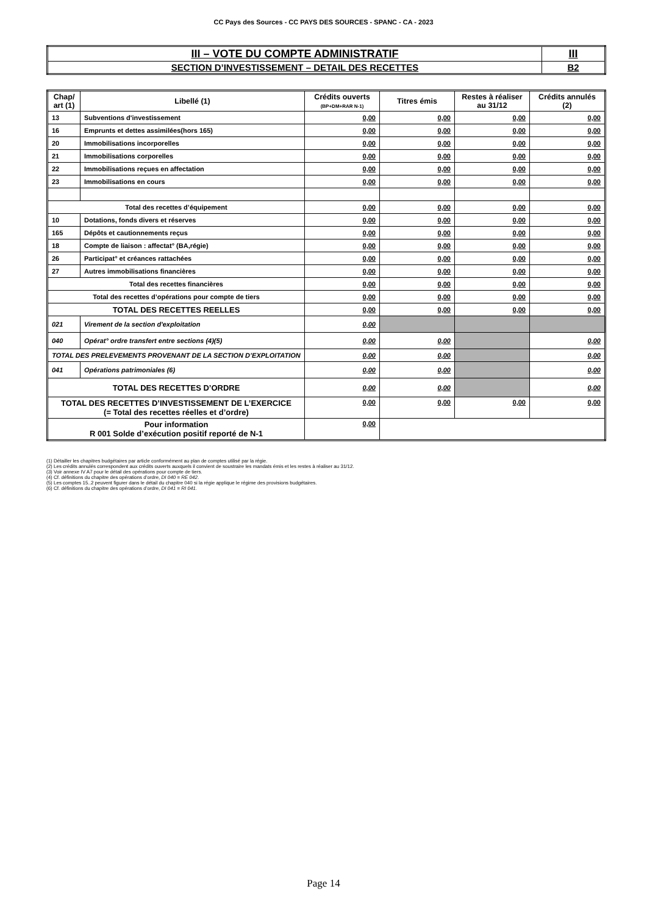CC Pays des Sources - CC PAYS DES SOURCES - SPANC - CA - 2023
| III – VOTE DU COMPTE ADMINISTRATIF | III |
| SECTION D’INVESTISSEMENT – DETAIL DES RECETTES | B2 |
| Chap/ art (1) | Libellé (1) | Crédits ouverts (BP+DM+RAR N-1) | Titres émis | Restes à réaliser au 31/12 | Crédits annulés (2) |
| --- | --- | --- | --- | --- | --- |
| 13 | Subventions d'investissement | 0,00 | 0,00 | 0,00 | 0,00 |
| 16 | Emprunts et dettes assimilées(hors 165) | 0,00 | 0,00 | 0,00 | 0,00 |
| 20 | Immobilisations incorporelles | 0,00 | 0,00 | 0,00 | 0,00 |
| 21 | Immobilisations corporelles | 0,00 | 0,00 | 0,00 | 0,00 |
| 22 | Immobilisations reçues en affectation | 0,00 | 0,00 | 0,00 | 0,00 |
| 23 | Immobilisations en cours | 0,00 | 0,00 | 0,00 | 0,00 |
| Total des recettes d’équipement | | 0,00 | 0,00 | 0,00 | 0,00 |
| 10 | Dotations, fonds divers et réserves | 0,00 | 0,00 | 0,00 | 0,00 |
| 165 | Dépôts et cautionnements reçus | 0,00 | 0,00 | 0,00 | 0,00 |
| 18 | Compte de liaison : affectat° (BA,régie) | 0,00 | 0,00 | 0,00 | 0,00 |
| 26 | Participat° et créances rattachées | 0,00 | 0,00 | 0,00 | 0,00 |
| 27 | Autres immobilisations financières | 0,00 | 0,00 | 0,00 | 0,00 |
| Total des recettes financières | | 0,00 | 0,00 | 0,00 | 0,00 |
| Total des recettes d’opérations pour compte de tiers | | 0,00 | 0,00 | 0,00 | 0,00 |
| TOTAL DES RECETTES REELLES | | 0,00 | 0,00 | 0,00 | 0,00 |
| 021 | Virement de la section d'exploitation | 0,00 | | | |
| 040 | Opérat° ordre transfert entre sections (4)(5) | 0,00 | 0,00 | | 0,00 |
| TOTAL DES PRELEVEMENTS PROVENANT DE LA SECTION D’EXPLOITATION | | 0,00 | 0,00 | | 0,00 |
| 041 | Opérations patrimoniales (6) | 0,00 | 0,00 | | 0,00 |
| TOTAL DES RECETTES D’ORDRE | | 0,00 | 0,00 | | 0,00 |
| TOTAL DES RECETTES D’INVESTISSEMENT DE L’EXERCICE (= Total des recettes réelles et d’ordre) | | 0,00 | 0,00 | 0,00 | 0,00 |
| Pour information R 001 Solde d’exécution positif reporté de N-1 | | 0,00 | | | |
(1) Détailler les chapitres budgétaires par article conformément au plan de comptes utilisé par la régie.
(2) Les crédits annulés correspondent aux crédits ouverts auxquels il convient de soustraire les mandats émis et les restes à réaliser au 31/12.
(3) Voir annexe IV A7 pour le détail des opérations pour compte de tiers.
(4) Cf. définitions du chapitre des opérations d’ordre, DI 040 = RE 042.
(5) Les comptes 15..2 peuvent figurer dans le détail du chapitre 040 si la régie applique le régime des provisions budgétaires.
(6) Cf. définitions du chapitre des opérations d’ordre, DI 041 = RI 041.
Page 14